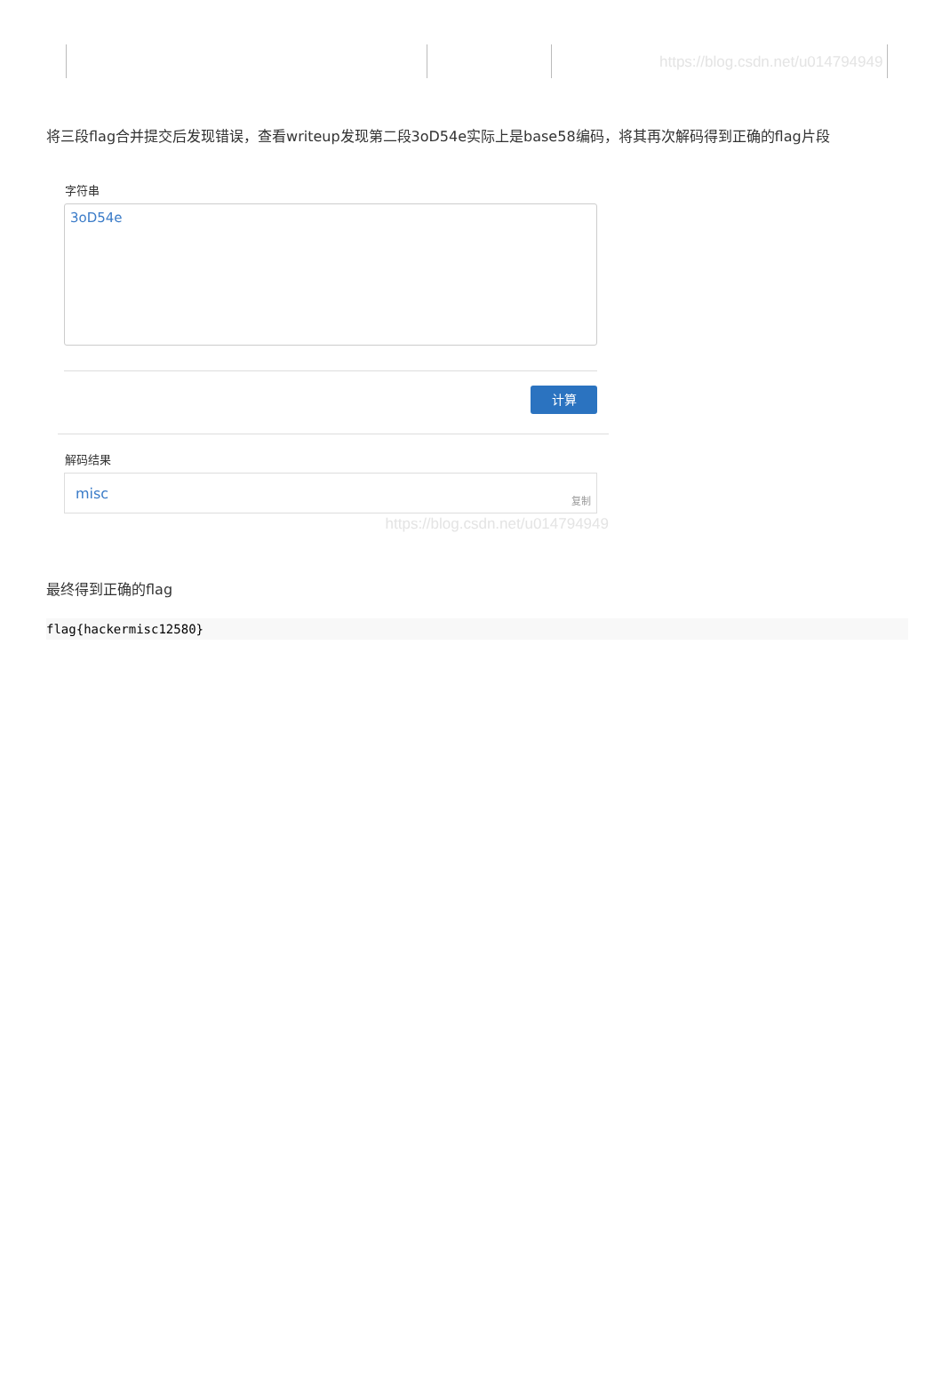https://blog.csdn.net/u014794949
将三段flag合并提交后发现错误，查看writeup发现第二段3oD54e实际上是base58编码，将其再次解码得到正确的flag片段
字符串
3oD54e
计算
解码结果
misc 复制
https://blog.csdn.net/u014794949
最终得到正确的flag
flag{hackermisc12580}